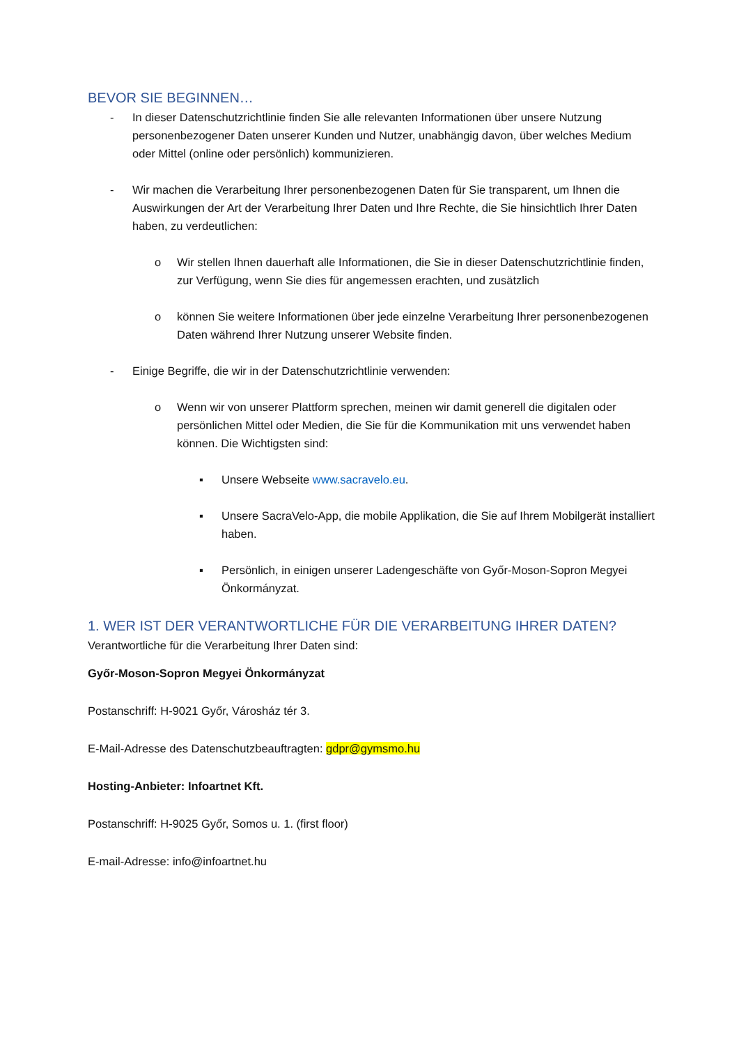BEVOR SIE BEGINNEN…
- In dieser Datenschutzrichtlinie finden Sie alle relevanten Informationen über unsere Nutzung personenbezogener Daten unserer Kunden und Nutzer, unabhängig davon, über welches Medium oder Mittel (online oder persönlich) kommunizieren.
- Wir machen die Verarbeitung Ihrer personenbezogenen Daten für Sie transparent, um Ihnen die Auswirkungen der Art der Verarbeitung Ihrer Daten und Ihre Rechte, die Sie hinsichtlich Ihrer Daten haben, zu verdeutlichen:
o Wir stellen Ihnen dauerhaft alle Informationen, die Sie in dieser Datenschutzrichtlinie finden, zur Verfügung, wenn Sie dies für angemessen erachten, und zusätzlich
o können Sie weitere Informationen über jede einzelne Verarbeitung Ihrer personenbezogenen Daten während Ihrer Nutzung unserer Website finden.
- Einige Begriffe, die wir in der Datenschutzrichtlinie verwenden:
o Wenn wir von unserer Plattform sprechen, meinen wir damit generell die digitalen oder persönlichen Mittel oder Medien, die Sie für die Kommunikation mit uns verwendet haben können. Die Wichtigsten sind:
▪ Unsere Webseite www.sacravelo.eu.
▪ Unsere SacraVelo-App, die mobile Applikation, die Sie auf Ihrem Mobilgerät installiert haben.
▪ Persönlich, in einigen unserer Ladengeschäfte von Győr-Moson-Sopron Megyei Önkormányzat.
1. WER IST DER VERANTWORTLICHE FÜR DIE VERARBEITUNG IHRER DATEN?
Verantwortliche für die Verarbeitung Ihrer Daten sind:
Győr-Moson-Sopron Megyei Önkormányzat
Postanschriff: H-9021 Győr, Városház tér 3.
E-Mail-Adresse des Datenschutzbeauftragten: gdpr@gymsmo.hu
Hosting-Anbieter: Infoartnet Kft.
Postanschriff: H-9025 Győr, Somos u. 1. (first floor)
E-mail-Adresse: info@infoartnet.hu